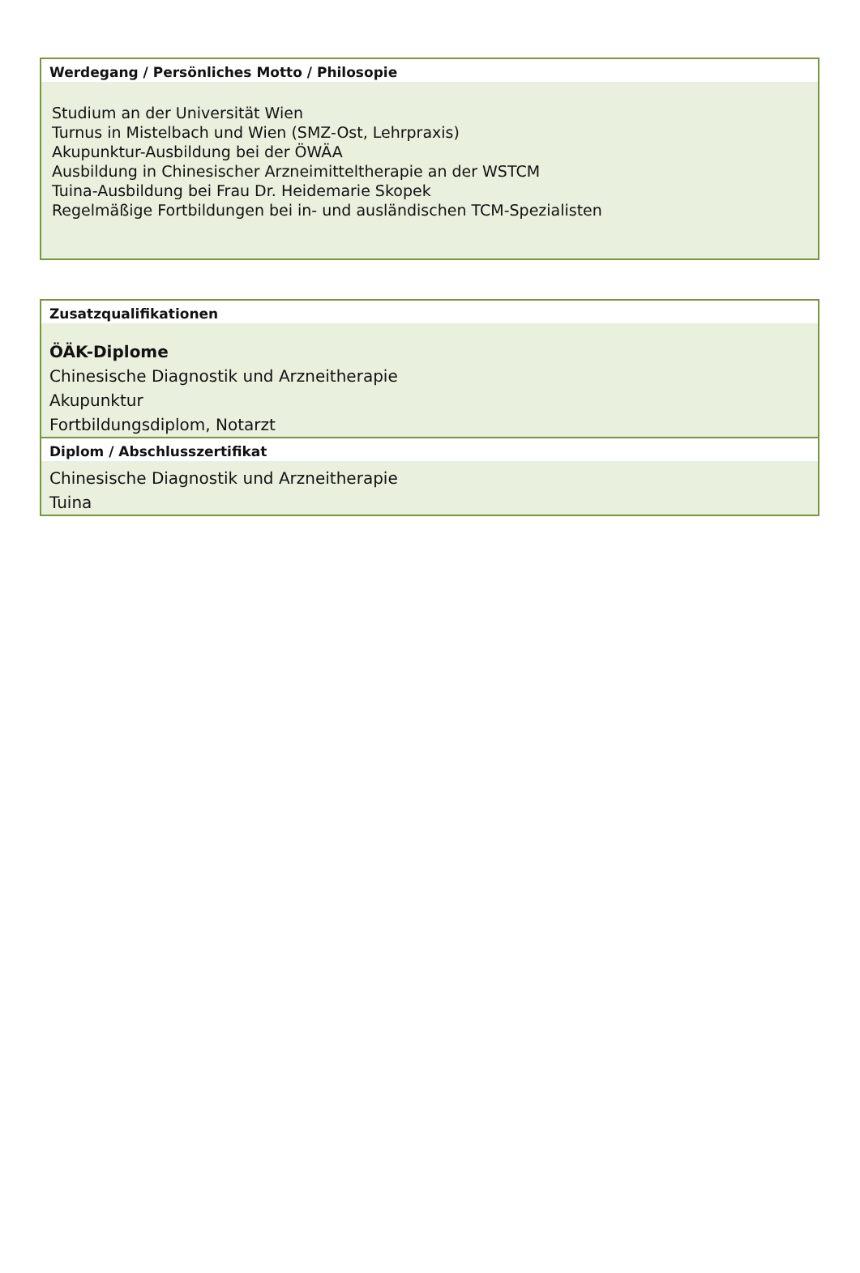| Werdegang / Persönliches Motto / Philosopie |
| --- |
| Studium an der Universität Wien Turnus in Mistelbach und Wien (SMZ-Ost, Lehrpraxis) Akupunktur-Ausbildung bei der ÖWÄA Ausbildung in Chinesischer Arzneimitteltherapie an der WSTCM Tuina-Ausbildung bei Frau Dr. Heidemarie Skopek Regelmäßige Fortbildungen bei in- und ausländischen TCM-Spezialisten |
| Zusatzqualifikationen |
| --- |
| ÖÄK-Diplome Chinesische Diagnostik und Arzneitherapie Akupunktur Fortbildungsdiplom, Notarzt |
| Diplom / Abschlusszertifikat |
| Chinesische Diagnostik und Arzneitherapie Tuina |